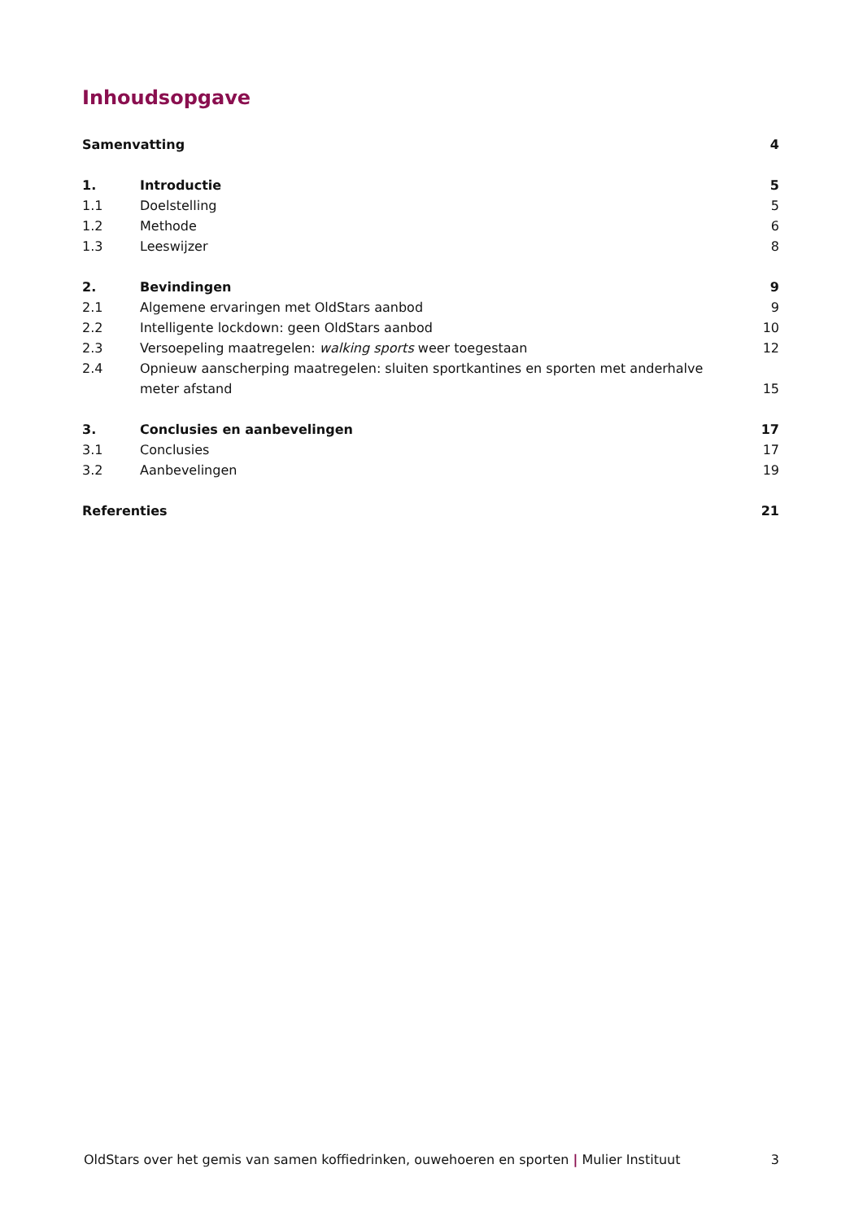Inhoudsopgave
Samenvatting 4
1. Introductie 5
1.1 Doelstelling 5
1.2 Methode 6
1.3 Leeswijzer 8
2. Bevindingen 9
2.1 Algemene ervaringen met OldStars aanbod 9
2.2 Intelligente lockdown: geen OldStars aanbod 10
2.3 Versoepeling maatregelen: walking sports weer toegestaan 12
2.4 Opnieuw aanscherping maatregelen: sluiten sportkantines en sporten met anderhalve meter afstand 15
3. Conclusies en aanbevelingen 17
3.1 Conclusies 17
3.2 Aanbevelingen 19
Referenties 21
OldStars over het gemis van samen koffiedrinken, ouwehoeren en sporten | Mulier Instituut 3